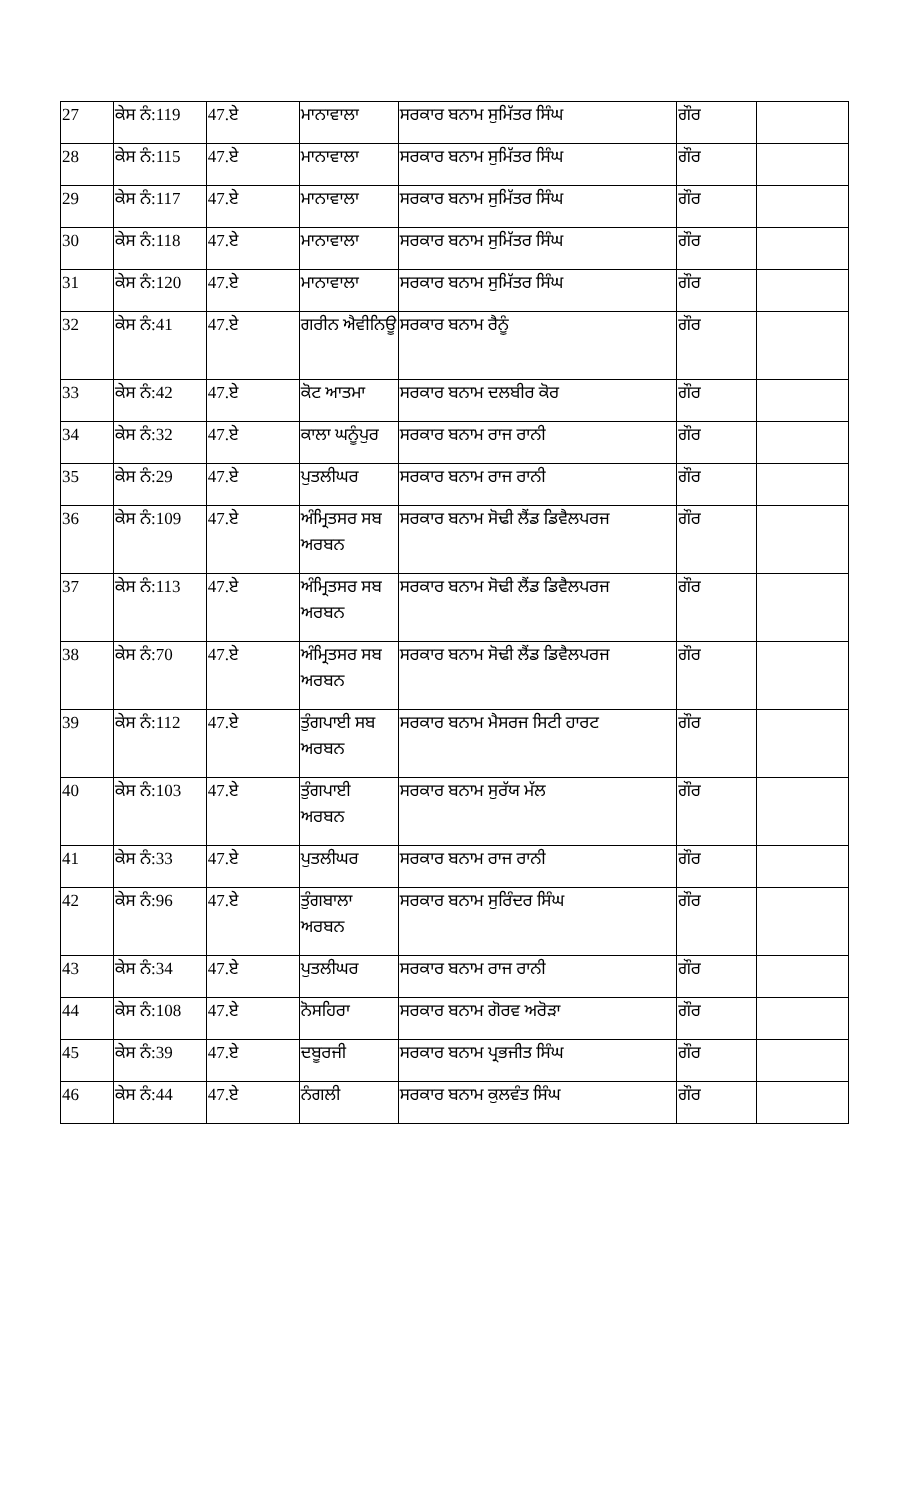| 27 | ਕੇਸ ਨੰ:119 | 47.ਏ | ਮਾਨਾਵਾਲਾ | ਸਰਕਾਰ ਬਨਾਮ ਸੁਮਿੱਤਰ ਸਿੰਘ | ਗੌਰ | |
| 28 | ਕੇਸ ਨੰ:115 | 47.ਏ | ਮਾਨਾਵਾਲਾ | ਸਰਕਾਰ ਬਨਾਮ ਸੁਮਿੱਤਰ ਸਿੰਘ | ਗੌਰ | |
| 29 | ਕੇਸ ਨੰ:117 | 47.ਏ | ਮਾਨਾਵਾਲਾ | ਸਰਕਾਰ ਬਨਾਮ ਸੁਮਿੱਤਰ ਸਿੰਘ | ਗੌਰ | |
| 30 | ਕੇਸ ਨੰ:118 | 47.ਏ | ਮਾਨਾਵਾਲਾ | ਸਰਕਾਰ ਬਨਾਮ ਸੁਮਿੱਤਰ ਸਿੰਘ | ਗੌਰ | |
| 31 | ਕੇਸ ਨੰ:120 | 47.ਏ | ਮਾਨਾਵਾਲਾ | ਸਰਕਾਰ ਬਨਾਮ ਸੁਮਿੱਤਰ ਸਿੰਘ | ਗੌਰ | |
| 32 | ਕੇਸ ਨੰ:41 | 47.ਏ | ਗਰੀਨ ਐਵੀਨਿਊ | ਸਰਕਾਰ ਬਨਾਮ ਰੈਨੂੰ | ਗੌਰ | |
| 33 | ਕੇਸ ਨੰ:42 | 47.ਏ | ਕੋਟ ਆਤਮਾ | ਸਰਕਾਰ ਬਨਾਮ ਦਲਬੀਰ ਕੋਰ | ਗੌਰ | |
| 34 | ਕੇਸ ਨੰ:32 | 47.ਏ | ਕਾਲਾ ਘਨੂੰਪੁਰ | ਸਰਕਾਰ ਬਨਾਮ ਰਾਜ ਰਾਨੀ | ਗੌਰ | |
| 35 | ਕੇਸ ਨੰ:29 | 47.ਏ | ਪੁਤਲੀਘਰ | ਸਰਕਾਰ ਬਨਾਮ ਰਾਜ ਰਾਨੀ | ਗੌਰ | |
| 36 | ਕੇਸ ਨੰ:109 | 47.ਏ | ਅੰਮ੍ਰਿਤਸਰ ਸਬ ਅਰਬਨ | ਸਰਕਾਰ ਬਨਾਮ ਸੋਢੀ ਲੈਂਡ ਡਿਵੈਲਪਰਜ | ਗੌਰ | |
| 37 | ਕੇਸ ਨੰ:113 | 47.ਏ | ਅੰਮ੍ਰਿਤਸਰ ਸਬ ਅਰਬਨ | ਸਰਕਾਰ ਬਨਾਮ ਸੋਢੀ ਲੈਂਡ ਡਿਵੈਲਪਰਜ | ਗੌਰ | |
| 38 | ਕੇਸ ਨੰ:70 | 47.ਏ | ਅੰਮ੍ਰਿਤਸਰ ਸਬ ਅਰਬਨ | ਸਰਕਾਰ ਬਨਾਮ ਸੋਢੀ ਲੈਂਡ ਡਿਵੈਲਪਰਜ | ਗੌਰ | |
| 39 | ਕੇਸ ਨੰ:112 | 47.ਏ | ਤੁੰਗਪਾਈ ਸਬ ਅਰਬਨ | ਸਰਕਾਰ ਬਨਾਮ ਮੈਸਰਜ ਸਿਟੀ ਹਾਰਟ | ਗੌਰ | |
| 40 | ਕੇਸ ਨੰ:103 | 47.ਏ | ਤੁੰਗਪਾਈ ਅਰਬਨ | ਸਰਕਾਰ ਬਨਾਮ ਸੁਰੱਯ ਮੱਲ | ਗੌਰ | |
| 41 | ਕੇਸ ਨੰ:33 | 47.ਏ | ਪੁਤਲੀਘਰ | ਸਰਕਾਰ ਬਨਾਮ ਰਾਜ ਰਾਨੀ | ਗੌਰ | |
| 42 | ਕੇਸ ਨੰ:96 | 47.ਏ | ਤੁੰਗਬਾਲਾ ਅਰਬਨ | ਸਰਕਾਰ ਬਨਾਮ ਸੁਰਿੰਦਰ ਸਿੰਘ | ਗੌਰ | |
| 43 | ਕੇਸ ਨੰ:34 | 47.ਏ | ਪੁਤਲੀਘਰ | ਸਰਕਾਰ ਬਨਾਮ ਰਾਜ ਰਾਨੀ | ਗੌਰ | |
| 44 | ਕੇਸ ਨੰ:108 | 47.ਏ | ਨੋਸਹਿਰਾ | ਸਰਕਾਰ ਬਨਾਮ ਗੋਰਵ ਅਰੋੜਾ | ਗੌਰ | |
| 45 | ਕੇਸ ਨੰ:39 | 47.ਏ | ਦਬੂਰਜੀ | ਸਰਕਾਰ ਬਨਾਮ ਪ੍ਰਭਜੀਤ ਸਿੰਘ | ਗੌਰ | |
| 46 | ਕੇਸ ਨੰ:44 | 47.ਏ | ਨੰਗਲੀ | ਸਰਕਾਰ ਬਨਾਮ ਕੁਲਵੰਤ ਸਿੰਘ | ਗੌਰ | |